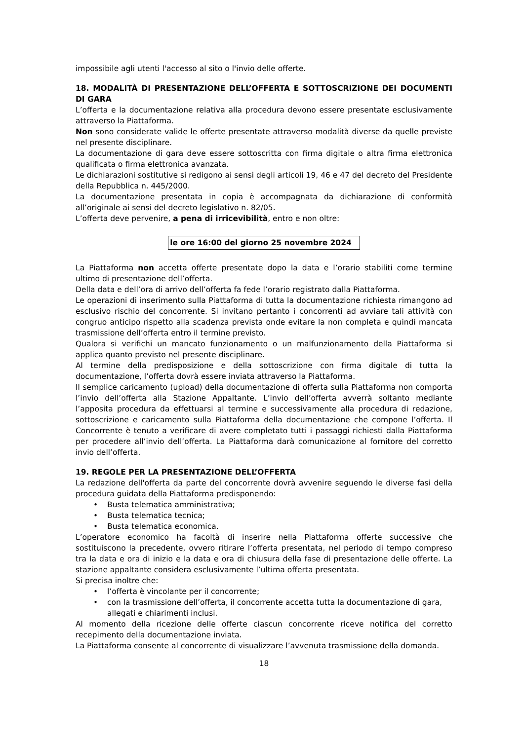impossibile agli utenti l'accesso al sito o l'invio delle offerte.
18. MODALITÀ DI PRESENTAZIONE DELL’OFFERTA E SOTTOSCRIZIONE DEI DOCUMENTI DI GARA
L’offerta e la documentazione relativa alla procedura devono essere presentate esclusivamente attraverso la Piattaforma.
Non sono considerate valide le offerte presentate attraverso modalità diverse da quelle previste nel presente disciplinare.
La documentazione di gara deve essere sottoscritta con firma digitale o altra firma elettronica qualificata o firma elettronica avanzata.
Le dichiarazioni sostitutive si redigono ai sensi degli articoli 19, 46 e 47 del decreto del Presidente della Repubblica n. 445/2000.
La documentazione presentata in copia è accompagnata da dichiarazione di conformità all’originale ai sensi del decreto legislativo n. 82/05.
L’offerta deve pervenire, a pena di irricevibilità, entro e non oltre:
le ore 16:00 del giorno 25 novembre 2024
La Piattaforma non accetta offerte presentate dopo la data e l’orario stabiliti come termine ultimo di presentazione dell’offerta.
Della data e dell’ora di arrivo dell’offerta fa fede l’orario registrato dalla Piattaforma.
Le operazioni di inserimento sulla Piattaforma di tutta la documentazione richiesta rimangono ad esclusivo rischio del concorrente. Si invitano pertanto i concorrenti ad avviare tali attività con congruo anticipo rispetto alla scadenza prevista onde evitare la non completa e quindi mancata trasmissione dell’offerta entro il termine previsto.
Qualora si verifichi un mancato funzionamento o un malfunzionamento della Piattaforma si applica quanto previsto nel presente disciplinare.
Al termine della predisposizione e della sottoscrizione con firma digitale di tutta la documentazione, l’offerta dovrà essere inviata attraverso la Piattaforma.
Il semplice caricamento (upload) della documentazione di offerta sulla Piattaforma non comporta l’invio dell’offerta alla Stazione Appaltante. L’invio dell’offerta avverrà soltanto mediante l’apposita procedura da effettuarsi al termine e successivamente alla procedura di redazione, sottoscrizione e caricamento sulla Piattaforma della documentazione che compone l’offerta. Il Concorrente è tenuto a verificare di avere completato tutti i passaggi richiesti dalla Piattaforma per procedere all’invio dell’offerta. La Piattaforma darà comunicazione al fornitore del corretto invio dell’offerta.
19. REGOLE PER LA PRESENTAZIONE DELL’OFFERTA
La redazione dell'offerta da parte del concorrente dovrà avvenire seguendo le diverse fasi della procedura guidata della Piattaforma predisponendo:
• Busta telematica amministrativa;
• Busta telematica tecnica;
• Busta telematica economica.
L’operatore economico ha facoltà di inserire nella Piattaforma offerte successive che sostituiscono la precedente, ovvero ritirare l’offerta presentata, nel periodo di tempo compreso tra la data e ora di inizio e la data e ora di chiusura della fase di presentazione delle offerte. La stazione appaltante considera esclusivamente l’ultima offerta presentata.
Si precisa inoltre che:
• l’offerta è vincolante per il concorrente;
• con la trasmissione dell’offerta, il concorrente accetta tutta la documentazione di gara, allegati e chiarimenti inclusi.
Al momento della ricezione delle offerte ciascun concorrente riceve notifica del corretto recepimento della documentazione inviata.
La Piattaforma consente al concorrente di visualizzare l’avvenuta trasmissione della domanda.
18